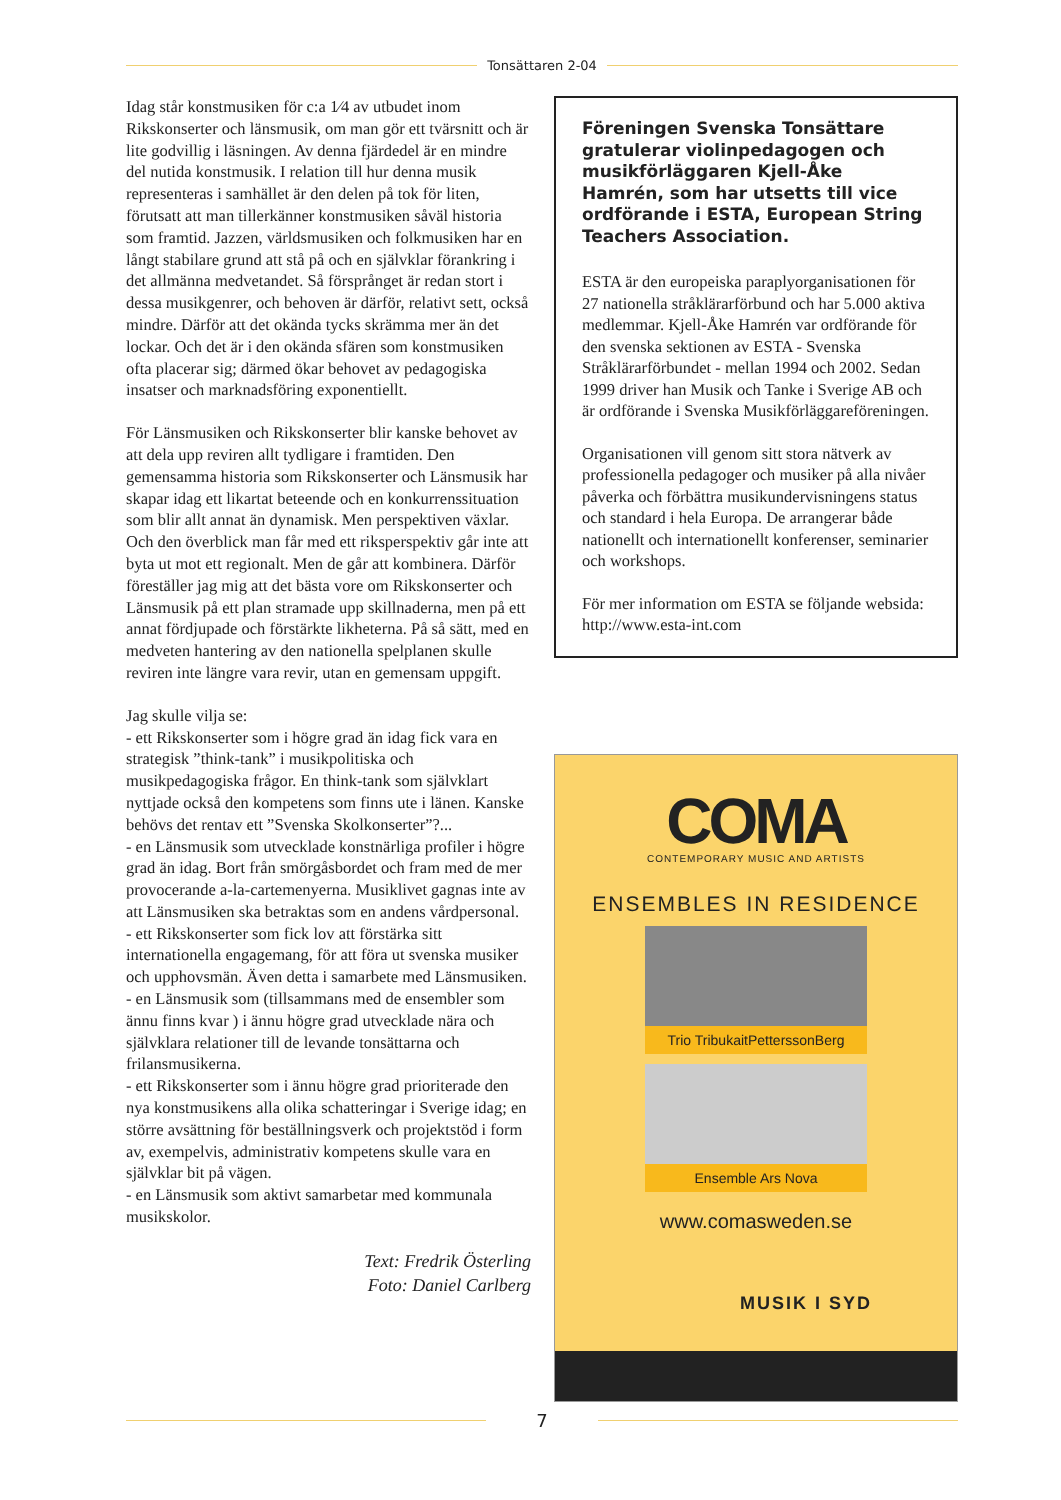Tonsättaren 2-04
Idag står konstmusiken för c:a 1⁄4 av utbudet inom Rikskonserter och länsmusik, om man gör ett tvärsnitt och är lite godvillig i läsningen. Av denna fjärdedel är en mindre del nutida konstmusik. I relation till hur denna musik representeras i samhället är den delen på tok för liten, förutsatt att man tillerkänner konstmusiken såväl historia som framtid. Jazzen, världsmusiken och folkmusiken har en långt stabilare grund att stå på och en självklar förankring i det allmänna medvetandet. Så försprånget är redan stort i dessa musikgenrer, och behoven är därför, relativt sett, också mindre. Därför att det okända tycks skrämma mer än det lockar. Och det är i den okända sfären som konstmusiken ofta placerar sig; därmed ökar behovet av pedagogiska insatser och marknadsföring exponentiellt.
För Länsmusiken och Rikskonserter blir kanske behovet av att dela upp reviren allt tydligare i framtiden. Den gemensamma historia som Rikskonserter och Länsmusik har skapar idag ett likartat beteende och en konkurrenssituation som blir allt annat än dynamisk. Men perspektiven växlar. Och den överblick man får med ett riksperspektiv går inte att byta ut mot ett regionalt. Men de går att kombinera. Därför föreställer jag mig att det bästa vore om Rikskonserter och Länsmusik på ett plan stramade upp skillnaderna, men på ett annat fördjupade och förstärkte likheterna. På så sätt, med en medveten hantering av den nationella spelplanen skulle reviren inte längre vara revir, utan en gemensam uppgift.
Jag skulle vilja se:
- ett Rikskonserter som i högre grad än idag fick vara en strategisk ”think-tank” i musikpolitiska och musikpedagogiska frågor. En think-tank som självklart nyttjade också den kompetens som finns ute i länen. Kanske behövs det rentav ett ”Svenska Skolkonserter”?...
- en Länsmusik som utvecklade konstnärliga profiler i högre grad än idag. Bort från smörgåsbordet och fram med de mer provocerande a-la-cartemenyerna. Musiklivet gagnas inte av att Länsmusiken ska betraktas som en andens vårdpersonal.
- ett Rikskonserter som fick lov att förstärka sitt internationella engagemang, för att föra ut svenska musiker och upphovsmän. Även detta i samarbete med Länsmusiken.
- en Länsmusik som (tillsammans med de ensembler som ännu finns kvar ) i ännu högre grad utvecklade nära och självklara relationer till de levande tonsättarna och frilansmusikerna.
- ett Rikskonserter som i ännu högre grad prioriterade den nya konstmusikens alla olika schatteringar i Sverige idag; en större avsättning för beställningsverk och projektstöd i form av, exempelvis, administrativ kompetens skulle vara en självklar bit på vägen.
- en Länsmusik som aktivt samarbetar med kommunala musikskolor.
Text: Fredrik Österling
Foto: Daniel Carlberg
Föreningen Svenska Tonsättare gratulerar violinpedagogen och musikförläggaren Kjell-Åke Hamrén, som har utsetts till vice ordförande i ESTA, European String Teachers Association.
ESTA är den europeiska paraplyorganisationen för 27 nationella stråklärarförbund och har 5.000 aktiva medlemmar. Kjell-Åke Hamrén var ordförande för den svenska sektionen av ESTA - Svenska Stråklärarförbundet - mellan 1994 och 2002. Sedan 1999 driver han Musik och Tanke i Sverige AB och är ordförande i Svenska Musikförläggareföreningen.
Organisationen vill genom sitt stora nätverk av professionella pedagoger och musiker på alla nivåer påverka och förbättra musikundervisningens status och standard i hela Europa. De arrangerar både nationellt och internationellt konferenser, seminarier och workshops.
För mer information om ESTA se följande websida: http://www.esta-int.com
COMA
CONTEMPORARY MUSIC AND ARTISTS
ENSEMBLES IN RESIDENCE
Trio TribukaitPetterssonBerg
Ensemble Ars Nova
www.comasweden.se
MUSIK I SYD
7